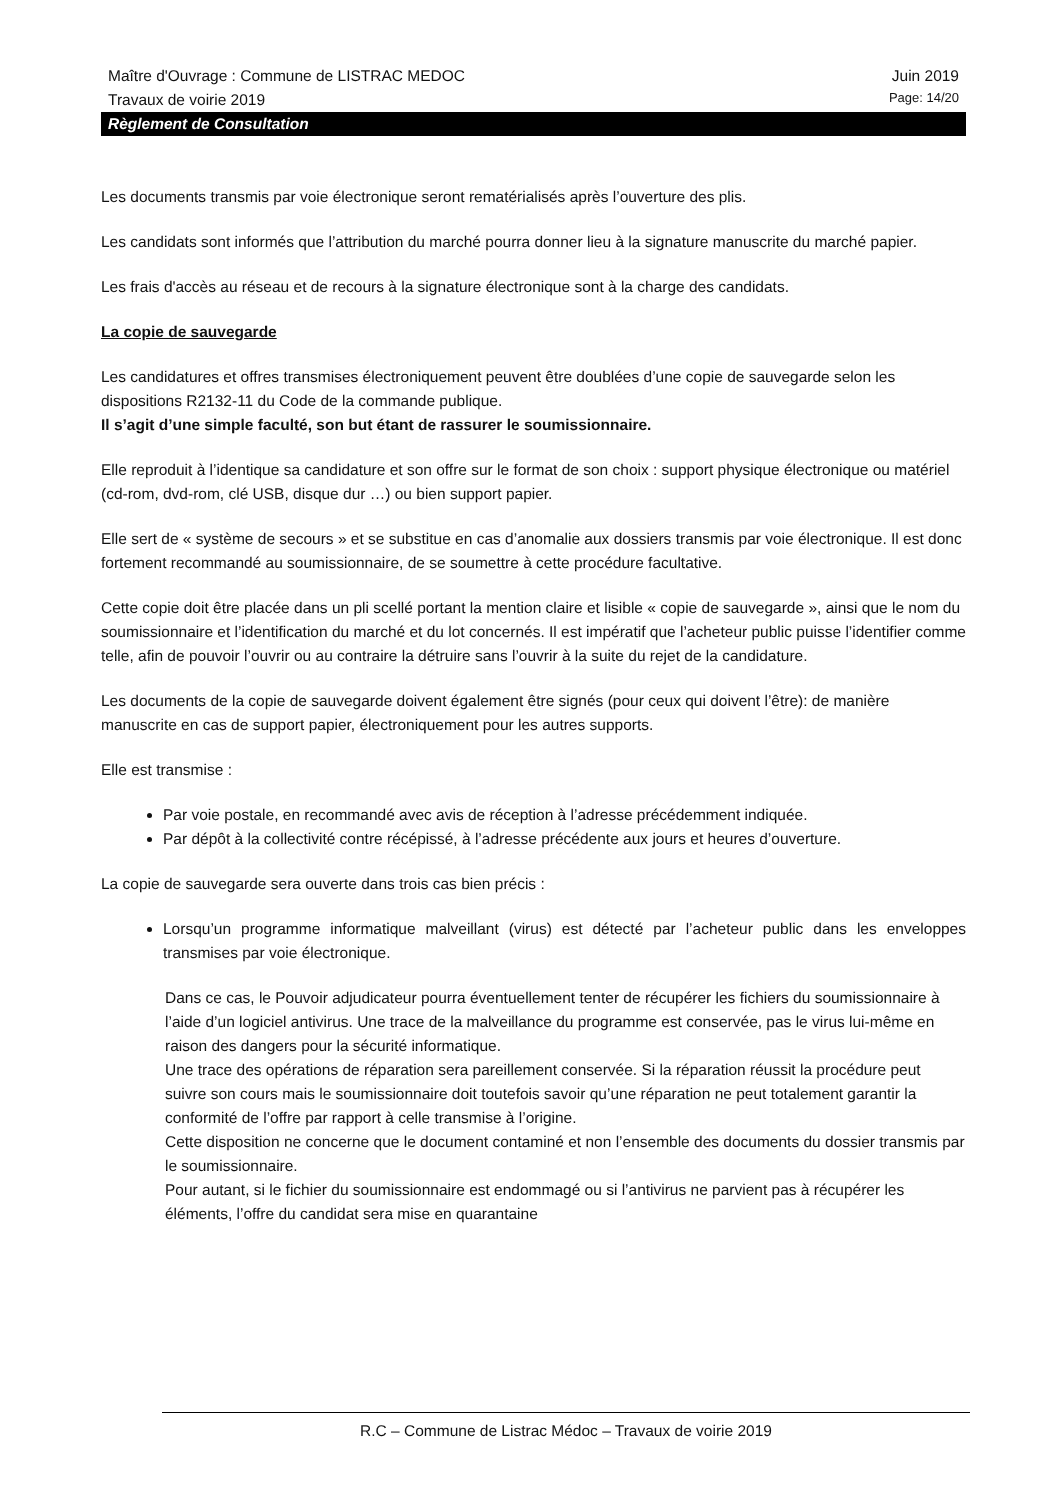Maître d'Ouvrage : Commune de LISTRAC MEDOC Juin 2019
Travaux de voirie 2019 Page: 14/20
Règlement de Consultation
Les documents transmis par voie électronique seront rematérialisés après l’ouverture des plis.
Les candidats sont informés que l’attribution du marché pourra donner lieu à la signature manuscrite du marché papier.
Les frais d'accès au réseau et de recours à la signature électronique sont à la charge des candidats.
La copie de sauvegarde
Les candidatures et offres transmises électroniquement peuvent être doublées d’une copie de sauvegarde selon les dispositions R2132-11 du Code de la commande publique.
Il s’agit d’une simple faculté, son but étant de rassurer le soumissionnaire.
Elle reproduit à l’identique sa candidature et son offre sur le format de son choix : support physique électronique ou matériel (cd-rom, dvd-rom, clé USB, disque dur …) ou bien support papier.
Elle sert de « système de secours » et se substitue en cas d’anomalie aux dossiers transmis par voie électronique. Il est donc fortement recommandé au soumissionnaire, de se soumettre à cette procédure facultative.
Cette copie doit être placée dans un pli scellé portant la mention claire et lisible « copie de sauvegarde », ainsi que le nom du soumissionnaire et l’identification du marché et du lot concernés. Il est impératif que l’acheteur public puisse l’identifier comme telle, afin de pouvoir l’ouvrir ou au contraire la détruire sans l’ouvrir à la suite du rejet de la candidature.
Les documents de la copie de sauvegarde doivent également être signés (pour ceux qui doivent l’être): de manière manuscrite en cas de support papier, électroniquement pour les autres supports.
Elle est transmise :
Par voie postale, en recommandé avec avis de réception à l’adresse précédemment indiquée.
Par dépôt à la collectivité contre récépissé, à l’adresse précédente aux jours et heures d’ouverture.
La copie de sauvegarde sera ouverte dans trois cas bien précis :
Lorsqu’un programme informatique malveillant (virus) est détecté par l’acheteur public dans les enveloppes transmises par voie électronique.
Dans ce cas, le Pouvoir adjudicateur pourra éventuellement tenter de récupérer les fichiers du soumissionnaire à l’aide d’un logiciel antivirus. Une trace de la malveillance du programme est conservée, pas le virus lui-même en raison des dangers pour la sécurité informatique.
Une trace des opérations de réparation sera pareillement conservée. Si la réparation réussit la procédure peut suivre son cours mais le soumissionnaire doit toutefois savoir qu’une réparation ne peut totalement garantir la conformité de l’offre par rapport à celle transmise à l’origine.
Cette disposition ne concerne que le document contaminé et non l’ensemble des documents du dossier transmis par le soumissionnaire.
Pour autant, si le fichier du soumissionnaire est endommagé ou si l’antivirus ne parvient pas à récupérer les éléments, l’offre du candidat sera mise en quarantaine
R.C – Commune de Listrac Médoc – Travaux de voirie 2019